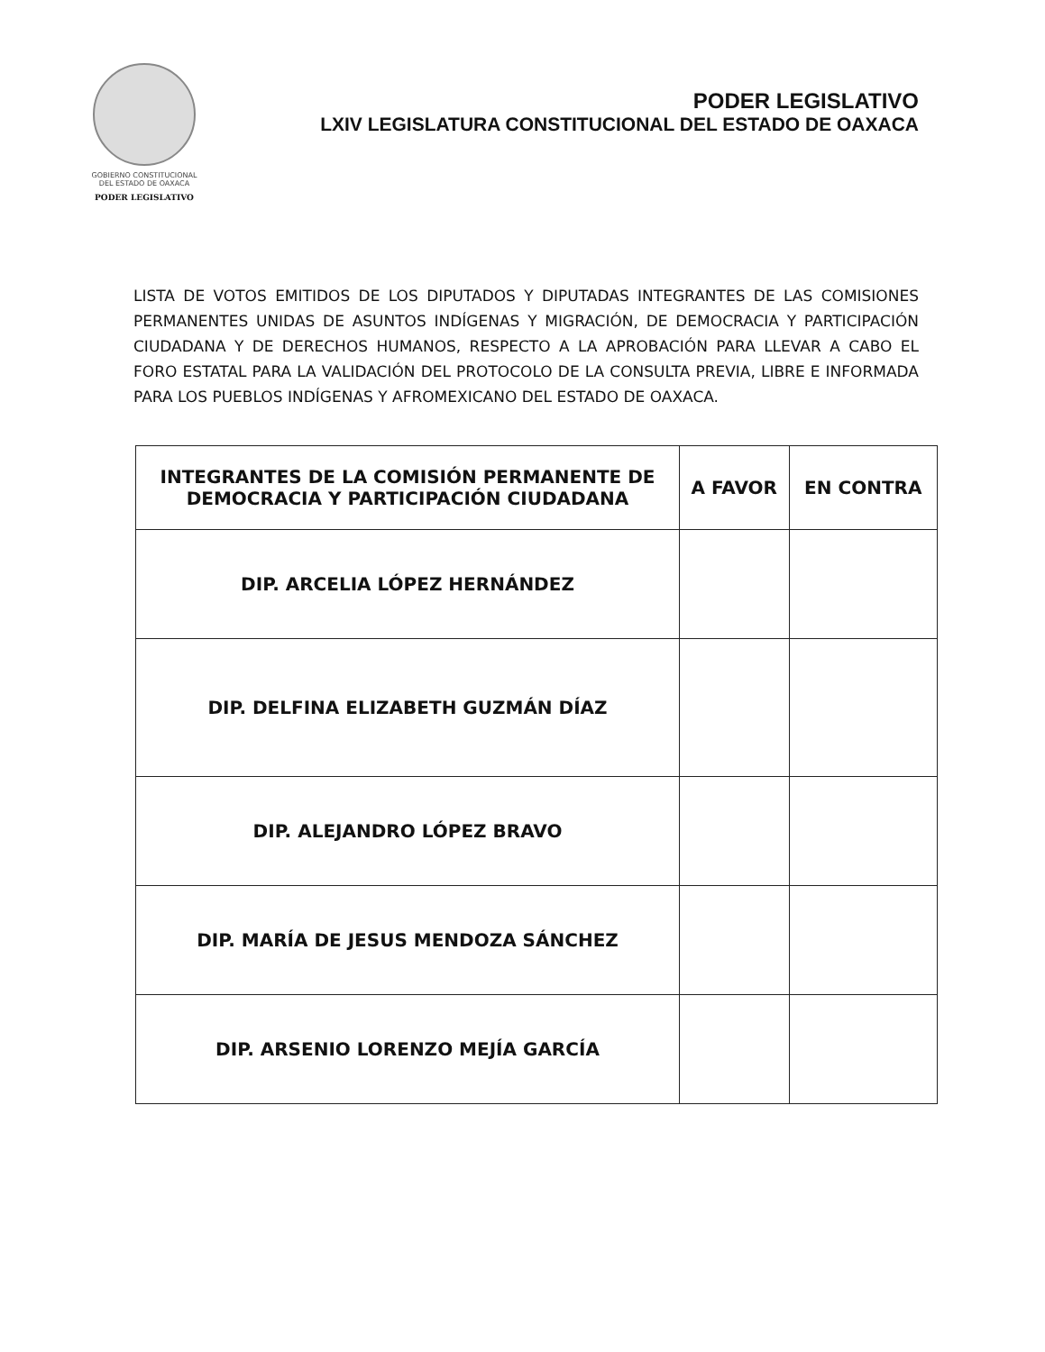GOBIERNO CONSTITUCIONAL
DEL ESTADO DE OAXACA
PODER LEGISLATIVO
PODER LEGISLATIVO
LXIV LEGISLATURA CONSTITUCIONAL DEL ESTADO DE OAXACA
LISTA DE VOTOS EMITIDOS DE LOS DIPUTADOS Y DIPUTADAS INTEGRANTES DE LAS COMISIONES PERMANENTES UNIDAS DE ASUNTOS INDÍGENAS Y MIGRACIÓN, DE DEMOCRACIA Y PARTICIPACIÓN CIUDADANA Y DE DERECHOS HUMANOS, RESPECTO A LA APROBACIÓN PARA LLEVAR A CABO EL FORO ESTATAL PARA LA VALIDACIÓN DEL PROTOCOLO DE LA CONSULTA PREVIA, LIBRE E INFORMADA PARA LOS PUEBLOS INDÍGENAS Y AFROMEXICANO DEL ESTADO DE OAXACA.
| INTEGRANTES DE LA COMISIÓN PERMANENTE DE DEMOCRACIA Y PARTICIPACIÓN CIUDADANA | A FAVOR | EN CONTRA |
| --- | --- | --- |
| DIP. ARCELIA LÓPEZ HERNÁNDEZ | | |
| DIP. DELFINA ELIZABETH GUZMÁN DÍAZ | | |
| DIP. ALEJANDRO LÓPEZ BRAVO | | |
| DIP. MARÍA DE JESUS MENDOZA SÁNCHEZ | | |
| DIP. ARSENIO LORENZO MEJÍA GARCÍA | | |